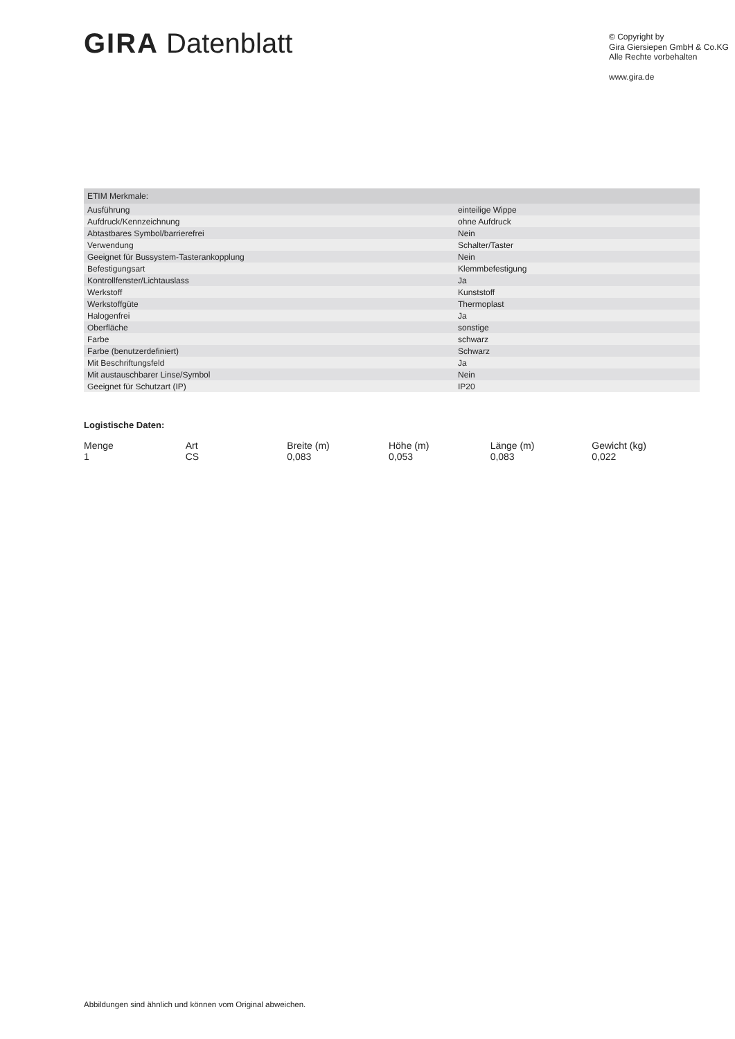GIRA Datenblatt
© Copyright by
Gira Giersiepen GmbH & Co.KG
Alle Rechte vorbehalten
www.gira.de
| ETIM Merkmale: | |
| --- | --- |
| Ausführung | einteilige Wippe |
| Aufdruck/Kennzeichnung | ohne Aufdruck |
| Abtastbares Symbol/barrierefrei | Nein |
| Verwendung | Schalter/Taster |
| Geeignet für Bussystem-Tasterankopplung | Nein |
| Befestigungsart | Klemmbefestigung |
| Kontrollfenster/Lichtauslass | Ja |
| Werkstoff | Kunststoff |
| Werkstoffgüte | Thermoplast |
| Halogenfrei | Ja |
| Oberfläche | sonstige |
| Farbe | schwarz |
| Farbe (benutzerdefiniert) | Schwarz |
| Mit Beschriftungsfeld | Ja |
| Mit austauschbarer Linse/Symbol | Nein |
| Geeignet für Schutzart (IP) | IP20 |
Logistische Daten:
| Menge | Art | Breite (m) | Höhe (m) | Länge (m) | Gewicht (kg) |
| --- | --- | --- | --- | --- | --- |
| 1 | CS | 0,083 | 0,053 | 0,083 | 0,022 |
Abbildungen sind ähnlich und können vom Original abweichen.